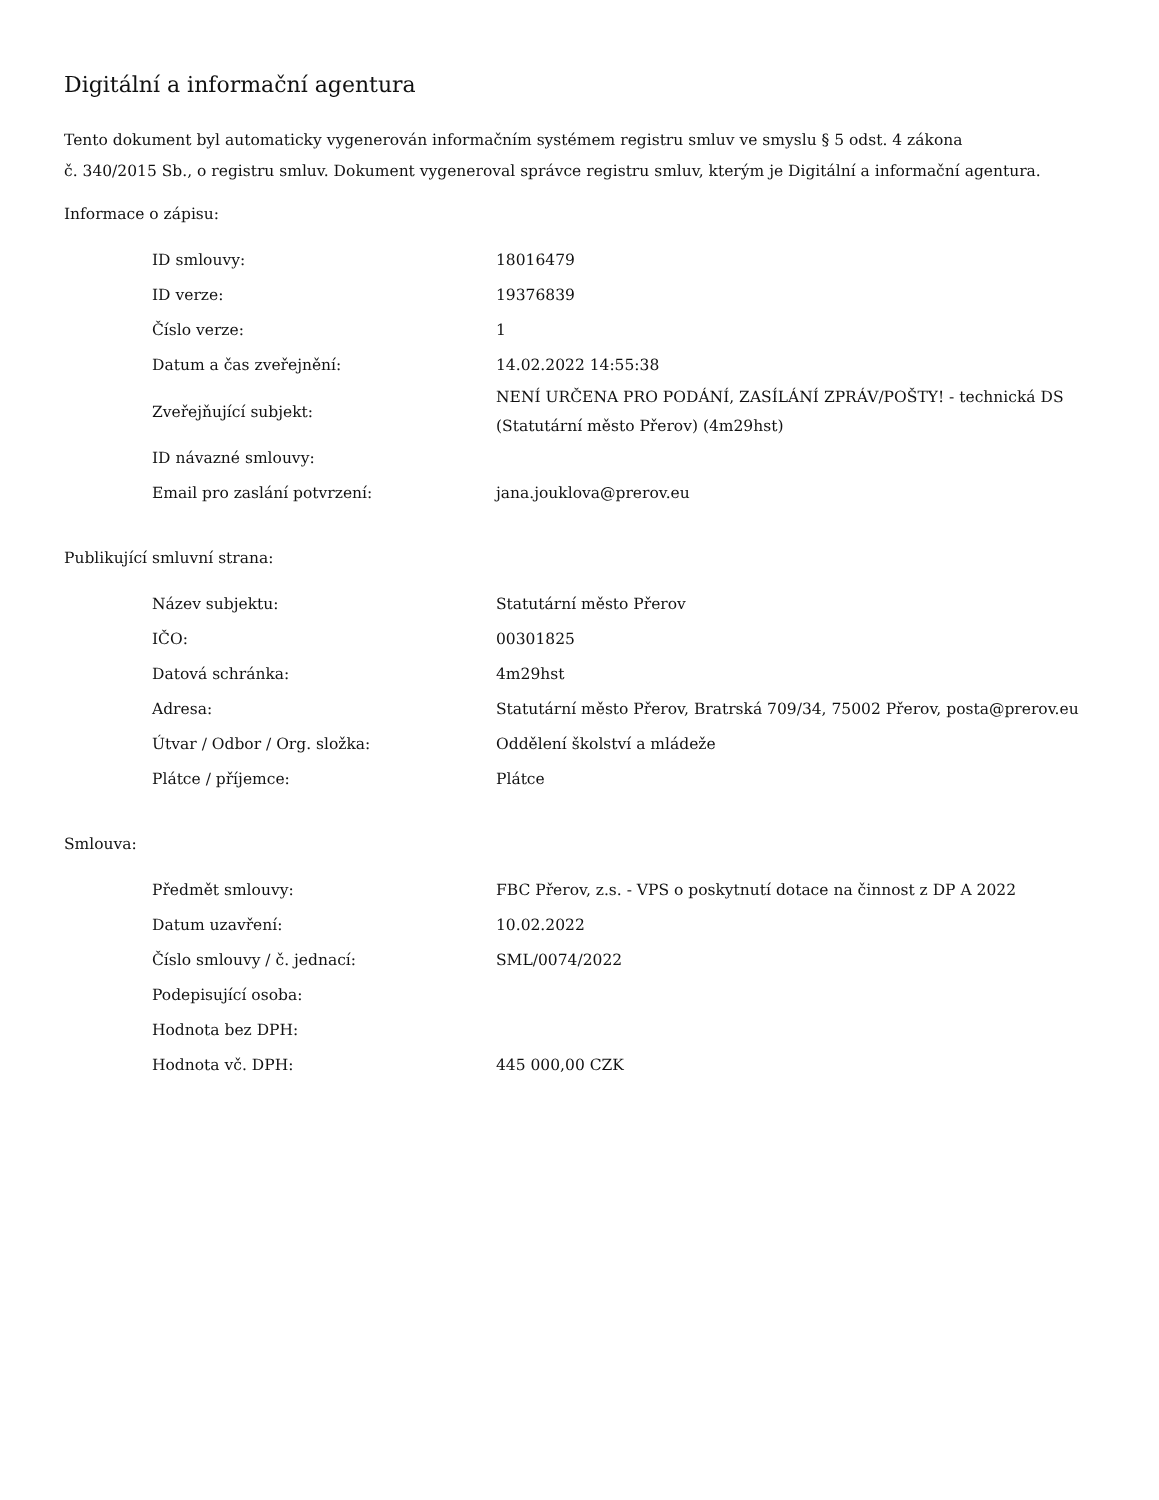Digitální a informační agentura
Tento dokument byl automaticky vygenerován informačním systémem registru smluv ve smyslu § 5 odst. 4 zákona
č. 340/2015 Sb., o registru smluv. Dokument vygeneroval správce registru smluv, kterým je Digitální a informační agentura.
Informace o zápisu:
| ID smlouvy: | 18016479 |
| ID verze: | 19376839 |
| Číslo verze: | 1 |
| Datum a čas zveřejnění: | 14.02.2022 14:55:38 |
| Zveřejňující subjekt: | NENÍ URČENA PRO PODÁNÍ, ZASÍLÁNÍ ZPRÁV/POŠTY! - technická DS (Statutární město Přerov) (4m29hst) |
| ID návazné smlouvy: | |
| Email pro zaslání potvrzení: | jana.jouklova@prerov.eu |
Publikující smluvní strana:
| Název subjektu: | Statutární město Přerov |
| IČO: | 00301825 |
| Datová schránka: | 4m29hst |
| Adresa: | Statutární město Přerov, Bratrská 709/34, 75002 Přerov, posta@prerov.eu |
| Útvar / Odbor / Org. složka: | Oddělení školství a mládeže |
| Plátce / příjemce: | Plátce |
Smlouva:
| Předmět smlouvy: | FBC Přerov, z.s. - VPS o poskytnutí dotace na činnost z DP A 2022 |
| Datum uzavření: | 10.02.2022 |
| Číslo smlouvy / č. jednací: | SML/0074/2022 |
| Podepisující osoba: | |
| Hodnota bez DPH: | |
| Hodnota vč. DPH: | 445 000,00 CZK |